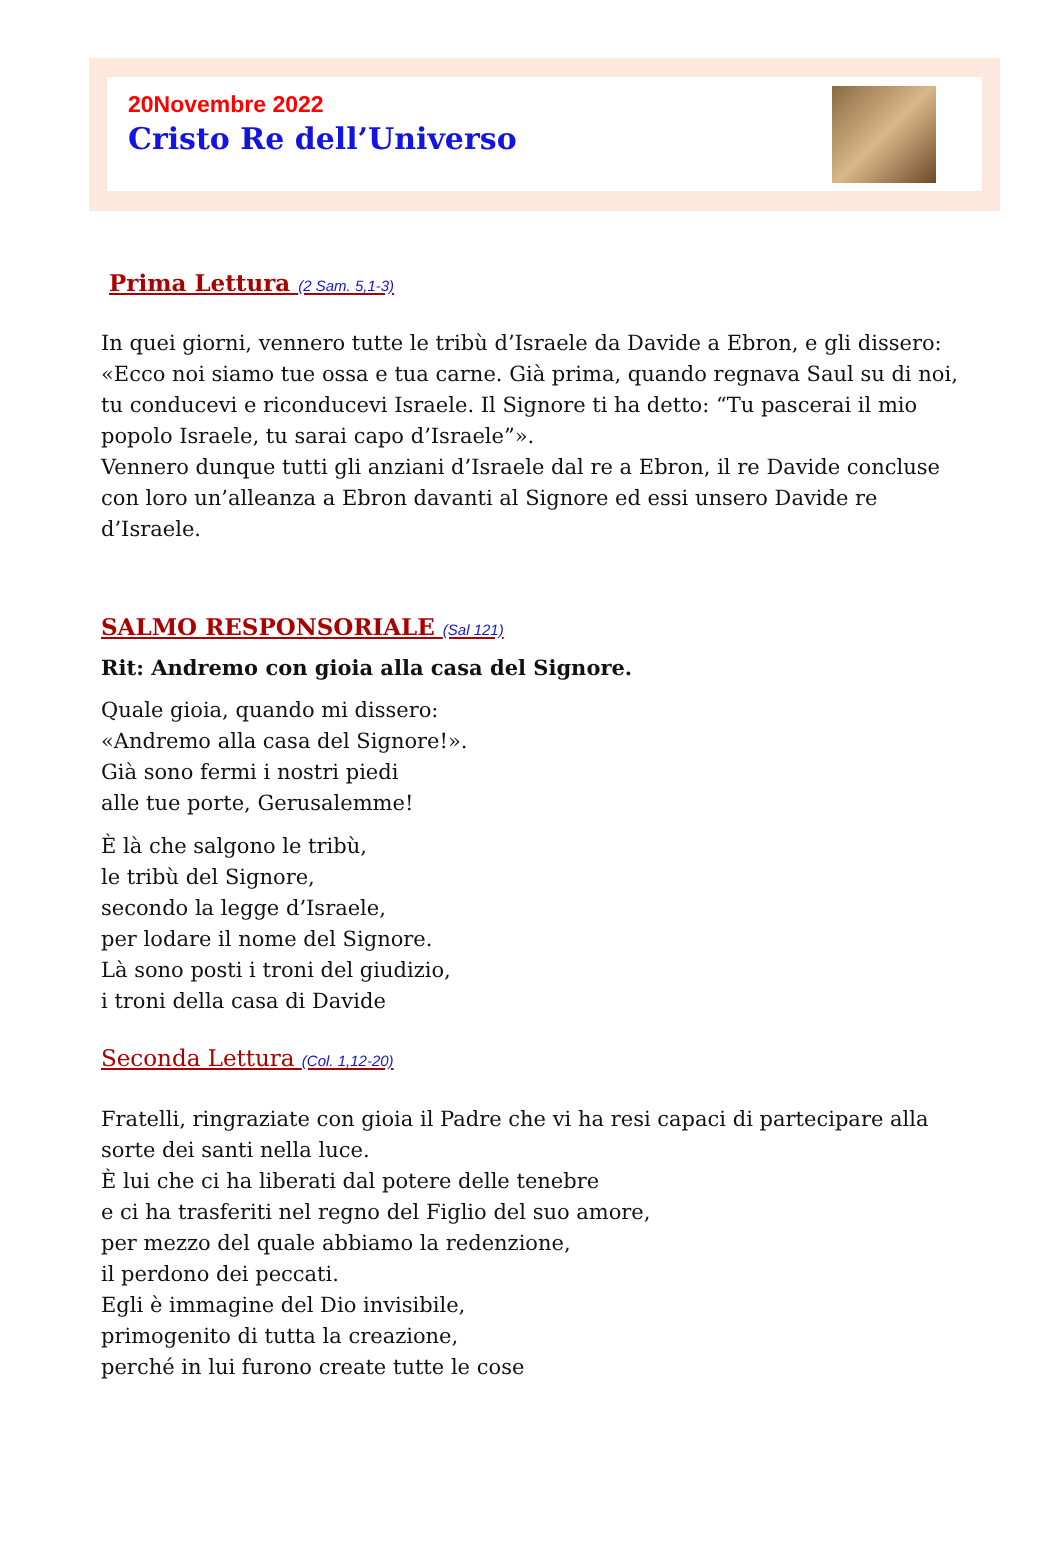20Novembre 2022
Cristo Re dell’Universo
Prima Lettura (2 Sam. 5,1-3)
In quei giorni, vennero tutte le tribù d’Israele da Davide a Ebron, e gli dissero: «Ecco noi siamo tue ossa e tua carne. Già prima, quando regnava Saul su di noi, tu conducevi e riconducevi Israele. Il Signore ti ha detto: “Tu pascerai il mio popolo Israele, tu sarai capo d’Israele”».
Vennero dunque tutti gli anziani d’Israele dal re a Ebron, il re Davide concluse con loro un’alleanza a Ebron davanti al Signore ed essi unsero Davide re d’Israele.
SALMO RESPONSORIALE (Sal 121)
Rit: Andremo con gioia alla casa del Signore.
Quale gioia, quando mi dissero:
«Andremo alla casa del Signore!».
Già sono fermi i nostri piedi
alle tue porte, Gerusalemme!
È là che salgono le tribù,
le tribù del Signore,
secondo la legge d’Israele,
per lodare il nome del Signore.
Là sono posti i troni del giudizio,
i troni della casa di Davide
Seconda Lettura (Col. 1,12-20)
Fratelli, ringraziate con gioia il Padre che vi ha resi capaci di partecipare alla sorte dei santi nella luce.
È lui che ci ha liberati dal potere delle tenebre
e ci ha trasferiti nel regno del Figlio del suo amore,
per mezzo del quale abbiamo la redenzione,
il perdono dei peccati.
Egli è immagine del Dio invisibile,
primogenito di tutta la creazione,
perché in lui furono create tutte le cose